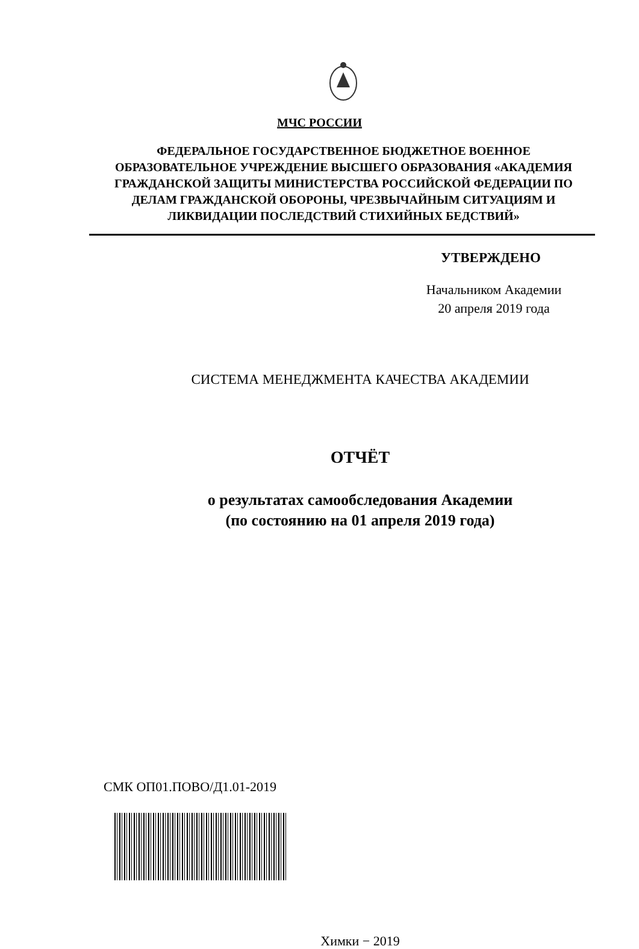МЧС РОССИИ
ФЕДЕРАЛЬНОЕ ГОСУДАРСТВЕННОЕ БЮДЖЕТНОЕ ВОЕННОЕ ОБРАЗОВАТЕЛЬНОЕ УЧРЕЖДЕНИЕ ВЫСШЕГО ОБРАЗОВАНИЯ «АКАДЕМИЯ ГРАЖДАНСКОЙ ЗАЩИТЫ МИНИСТЕРСТВА РОССИЙСКОЙ ФЕДЕРАЦИИ ПО ДЕЛАМ ГРАЖДАНСКОЙ ОБОРОНЫ, ЧРЕЗВЫЧАЙНЫМ СИТУАЦИЯМ И ЛИКВИДАЦИИ ПОСЛЕДСТВИЙ СТИХИЙНЫХ БЕДСТВИЙ»
УТВЕРЖДЕНО
Начальником Академии
20 апреля 2019 года
СИСТЕМА МЕНЕДЖМЕНТА КАЧЕСТВА АКАДЕМИИ
ОТЧЁТ
о результатах самообследования Академии
(по состоянию на 01 апреля 2019 года)
СМК ОП01.ПОВО/Д1.01-2019
Химки − 2019